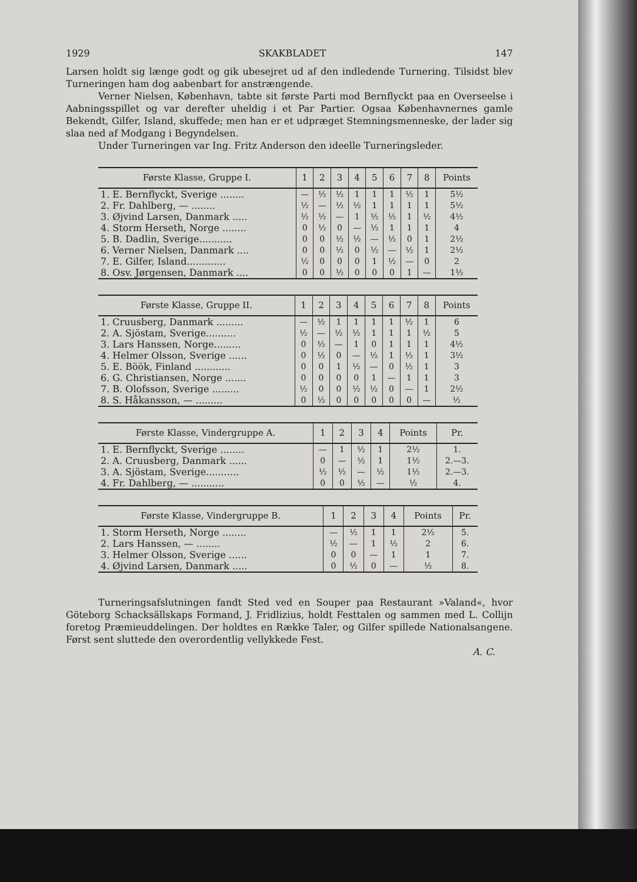1929 SKAKBLADET 147
Larsen holdt sig længe godt og gik ubesejret ud af den indledende Turnering. Tilsidst blev Turneringen ham dog aabenbart for anstrængende.
Verner Nielsen, København, tabte sit første Parti mod Bernflyckt paa en Overseelse i Aabningsspillet og var derefter uheldig i et Par Partier. Ogsaa Københavnernes gamle Bekendt, Gilfer, Island, skuffede; men han er et udpræget Stemningsmenneske, der lader sig slaa ned af Modgang i Begyndelsen.
Under Turneringen var Ing. Fritz Anderson den ideelle Turneringsleder.
| Første Klasse, Gruppe I. | 1 | 2 | 3 | 4 | 5 | 6 | 7 | 8 | Points |
| --- | --- | --- | --- | --- | --- | --- | --- | --- | --- |
| 1. E. Bernflyckt, Sverige ........ | — | ½ | ½ | 1 | 1 | 1 | ½ | 1 | 5½ |
| 2. Fr. Dahlberg, — ........ | ½ | — | ½ | ½ | 1 | 1 | 1 | 1 | 5½ |
| 3. Øjvind Larsen, Danmark ..... | ½ | ½ | — | 1 | ½ | ½ | 1 | ½ | 4½ |
| 4. Storm Herseth, Norge ........ | 0 | ½ | 0 | — | ½ | 1 | 1 | 1 | 4 |
| 5. B. Dadlin, Sverige........... | 0 | 0 | ½ | ½ | — | ½ | 0 | 1 | 2½ |
| 6. Verner Nielsen, Danmark .... | 0 | 0 | ½ | 0 | ½ | — | ½ | 1 | 2½ |
| 7. E. Gilfer, Island............. | ½ | 0 | 0 | 0 | 1 | ½ | — | 0 | 2 |
| 8. Osv. Jørgensen, Danmark .... | 0 | 0 | ½ | 0 | 0 | 0 | 1 | — | 1½ |
| Første Klasse, Gruppe II. | 1 | 2 | 3 | 4 | 5 | 6 | 7 | 8 | Points |
| --- | --- | --- | --- | --- | --- | --- | --- | --- | --- |
| 1. Cruusberg, Danmark ......... | — | ½ | 1 | 1 | 1 | 1 | ½ | 1 | 6 |
| 2. A. Sjöstam, Sverige.......... | ½ | — | ½ | ½ | 1 | 1 | 1 | ½ | 5 |
| 3. Lars Hanssen, Norge......... | 0 | ½ | — | 1 | 0 | 1 | 1 | 1 | 4½ |
| 4. Helmer Olsson, Sverige ...... | 0 | ½ | 0 | — | ½ | 1 | ½ | 1 | 3½ |
| 5. E. Böök, Finland ............ | 0 | 0 | 1 | ½ | — | 0 | ½ | 1 | 3 |
| 6. G. Christiansen, Norge ....... | 0 | 0 | 0 | 0 | 1 | — | 1 | 1 | 3 |
| 7. B. Olofsson, Sverige ......... | ½ | 0 | 0 | ½ | ½ | 0 | — | 1 | 2½ |
| 8. S. Håkansson, — ......... | 0 | ½ | 0 | 0 | 0 | 0 | 0 | — | ½ |
| Første Klasse, Vindergruppe A. | 1 | 2 | 3 | 4 | Points | Pr. |
| --- | --- | --- | --- | --- | --- | --- |
| 1. E. Bernflyckt, Sverige ........ | — | 1 | ½ | 1 | 2½ | 1. |
| 2. A. Cruusberg, Danmark ...... | 0 | — | ½ | 1 | 1½ | 2.—3. |
| 3. A. Sjöstam, Sverige........... | ½ | ½ | — | ½ | 1½ | 2.—3. |
| 4. Fr. Dahlberg, — ........... | 0 | 0 | ½ | — | ½ | 4. |
| Første Klasse, Vindergruppe B. | 1 | 2 | 3 | 4 | Points | Pr. |
| --- | --- | --- | --- | --- | --- | --- |
| 1. Storm Herseth, Norge ........ | — | ½ | 1 | 1 | 2½ | 5. |
| 2. Lars Hanssen, — ........ | ½ | — | 1 | ½ | 2 | 6. |
| 3. Helmer Olsson, Sverige ...... | 0 | 0 | — | 1 | 1 | 7. |
| 4. Øjvind Larsen, Danmark ..... | 0 | ½ | 0 | — | ½ | 8. |
Turneringsafslutningen fandt Sted ved en Souper paa Restaurant »Valand«, hvor Göteborg Schacksällskaps Formand, J. Fridlizius, holdt Festtalen og sammen med L. Collijn foretog Præmieuddelingen. Der holdtes en Række Taler, og Gilfer spillede Nationalsangene. Først sent sluttede den overordentlig vellykkede Fest.
A. C.